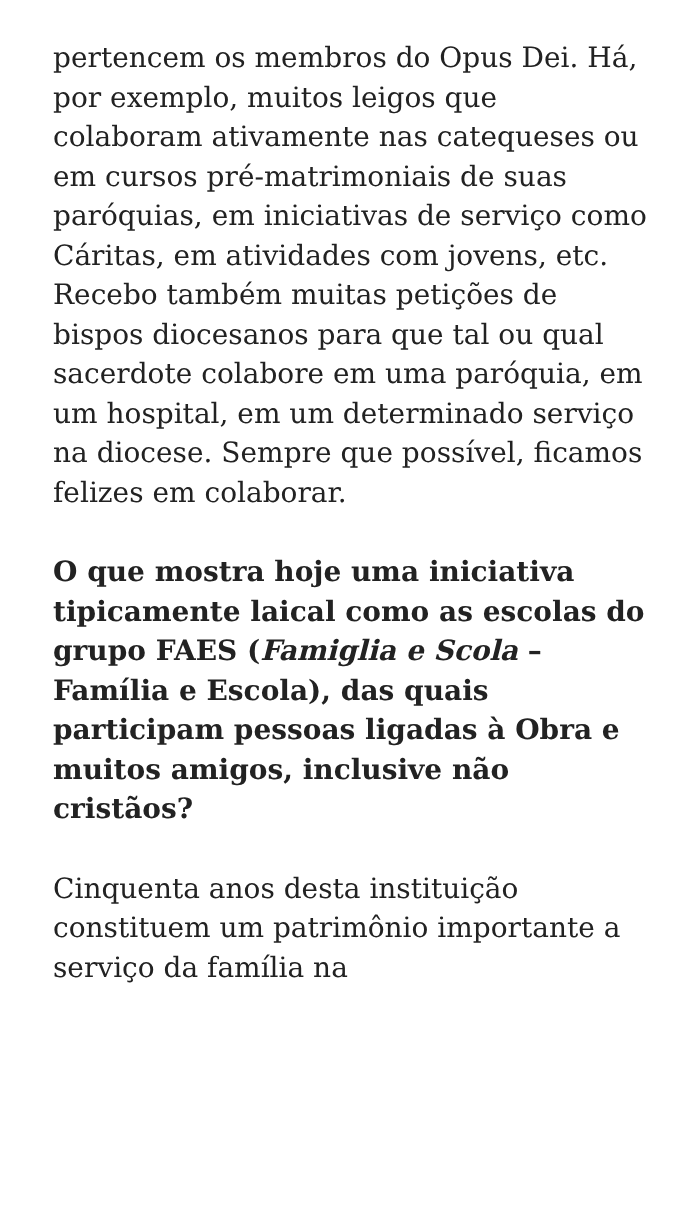pertencem os membros do Opus Dei. Há, por exemplo, muitos leigos que colaboram ativamente nas catequeses ou em cursos pré-matrimoniais de suas paróquias, em iniciativas de serviço como Cáritas, em atividades com jovens, etc. Recebo também muitas petições de bispos diocesanos para que tal ou qual sacerdote colabore em uma paróquia, em um hospital, em um determinado serviço na diocese. Sempre que possível, ficamos felizes em colaborar.
O que mostra hoje uma iniciativa tipicamente laical como as escolas do grupo FAES (Famiglia e Scola – Família e Escola), das quais participam pessoas ligadas à Obra e muitos amigos, inclusive não cristãos?
Cinquenta anos desta instituição constituem um patrimônio importante a serviço da família na